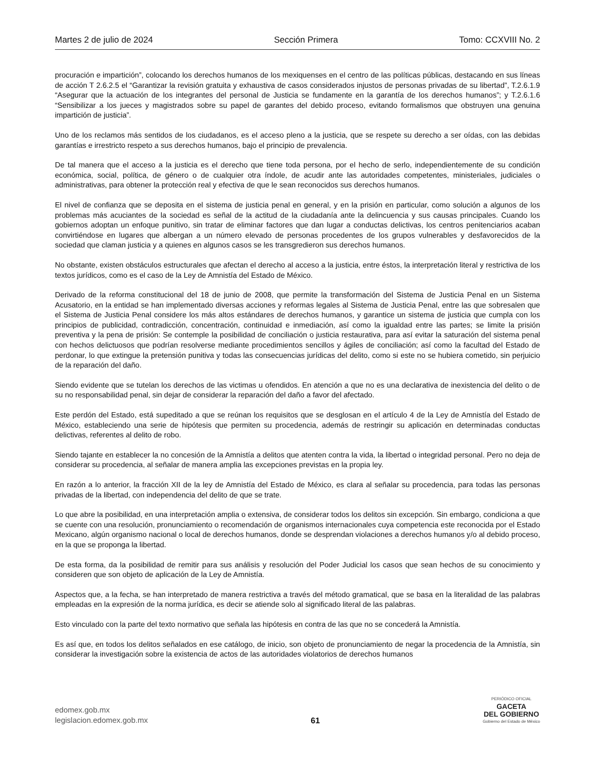Martes 2 de julio de 2024 Sección Primera Tomo: CCXVIII No. 2
procuración e impartición”, colocando los derechos humanos de los mexiquenses en el centro de las políticas públicas, destacando en sus líneas de acción T 2.6.2.5 el “Garantizar la revisión gratuita y exhaustiva de casos considerados injustos de personas privadas de su libertad”, T.2.6.1.9 “Asegurar que la actuación de los integrantes del personal de Justicia se fundamente en la garantía de los derechos humanos”; y T.2.6.1.6 “Sensibilizar a los jueces y magistrados sobre su papel de garantes del debido proceso, evitando formalismos que obstruyen una genuina impartición de justicia”.
Uno de los reclamos más sentidos de los ciudadanos, es el acceso pleno a la justicia, que se respete su derecho a ser oídas, con las debidas garantías e irrestricto respeto a sus derechos humanos, bajo el principio de prevalencia.
De tal manera que el acceso a la justicia es el derecho que tiene toda persona, por el hecho de serlo, independientemente de su condición económica, social, política, de género o de cualquier otra índole, de acudir ante las autoridades competentes, ministeriales, judiciales o administrativas, para obtener la protección real y efectiva de que le sean reconocidos sus derechos humanos.
El nivel de confianza que se deposita en el sistema de justicia penal en general, y en la prisión en particular, como solución a algunos de los problemas más acuciantes de la sociedad es señal de la actitud de la ciudadanía ante la delincuencia y sus causas principales. Cuando los gobiernos adoptan un enfoque punitivo, sin tratar de eliminar factores que dan lugar a conductas delictivas, los centros penitenciarios acaban convirtiéndose en lugares que albergan a un número elevado de personas procedentes de los grupos vulnerables y desfavorecidos de la sociedad que claman justicia y a quienes en algunos casos se les transgredieron sus derechos humanos.
No obstante, existen obstáculos estructurales que afectan el derecho al acceso a la justicia, entre éstos, la interpretación literal y restrictiva de los textos jurídicos, como es el caso de la Ley de Amnistía del Estado de México.
Derivado de la reforma constitucional del 18 de junio de 2008, que permite la transformación del Sistema de Justicia Penal en un Sistema Acusatorio, en la entidad se han implementado diversas acciones y reformas legales al Sistema de Justicia Penal, entre las que sobresalen que el Sistema de Justicia Penal considere los más altos estándares de derechos humanos, y garantice un sistema de justicia que cumpla con los principios de publicidad, contradicción, concentración, continuidad e inmediación, así como la igualdad entre las partes; se limite la prisión preventiva y la pena de prisión: Se contemple la posibilidad de conciliación o justicia restaurativa, para así evitar la saturación del sistema penal con hechos delictuosos que podrían resolverse mediante procedimientos sencillos y ágiles de conciliación; así como la facultad del Estado de perdonar, lo que extingue la pretensión punitiva y todas las consecuencias jurídicas del delito, como si este no se hubiera cometido, sin perjuicio de la reparación del daño.
Siendo evidente que se tutelan los derechos de las victimas u ofendidos. En atención a que no es una declarativa de inexistencia del delito o de su no responsabilidad penal, sin dejar de considerar la reparación del daño a favor del afectado.
Este perdón del Estado, está supeditado a que se reúnan los requisitos que se desglosan en el artículo 4 de la Ley de Amnistía del Estado de México, estableciendo una serie de hipótesis que permiten su procedencia, además de restringir su aplicación en determinadas conductas delictivas, referentes al delito de robo.
Siendo tajante en establecer la no concesión de la Amnistía a delitos que atenten contra la vida, la libertad o integridad personal. Pero no deja de considerar su procedencia, al señalar de manera amplia las excepciones previstas en la propia ley.
En razón a lo anterior, la fracción XII de la ley de Amnistía del Estado de México, es clara al señalar su procedencia, para todas las personas privadas de la libertad, con independencia del delito de que se trate.
Lo que abre la posibilidad, en una interpretación amplia o extensiva, de considerar todos los delitos sin excepción. Sin embargo, condiciona a que se cuente con una resolución, pronunciamiento o recomendación de organismos internacionales cuya competencia este reconocida por el Estado Mexicano, algún organismo nacional o local de derechos humanos, donde se desprendan violaciones a derechos humanos y/o al debido proceso, en la que se proponga la libertad.
De esta forma, da la posibilidad de remitir para sus análisis y resolución del Poder Judicial los casos que sean hechos de su conocimiento y consideren que son objeto de aplicación de la Ley de Amnistía.
Aspectos que, a la fecha, se han interpretado de manera restrictiva a través del método gramatical, que se basa en la literalidad de las palabras empleadas en la expresión de la norma jurídica, es decir se atiende solo al significado literal de las palabras.
Esto vinculado con la parte del texto normativo que señala las hipótesis en contra de las que no se concederá la Amnistía.
Es así que, en todos los delitos señalados en ese catálogo, de inicio, son objeto de pronunciamiento de negar la procedencia de la Amnistía, sin considerar la investigación sobre la existencia de actos de las autoridades violatorios de derechos humanos
edomex.gob.mx
legislacion.edomex.gob.mx
61
PERIÓDICO OFICIAL
GACETA
DEL GOBIERNO
Gobierno del Estado de México